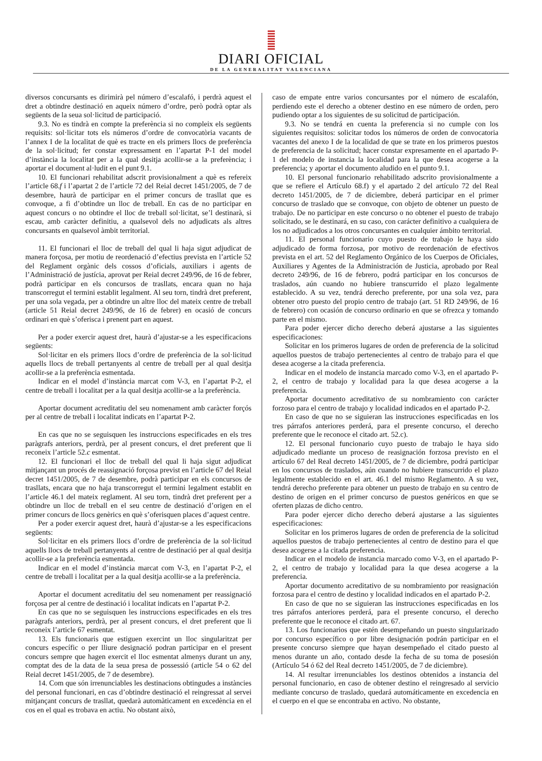DIARI OFICIAL
DE LA GENERALITAT VALENCIANA
diversos concursants es dirimirà pel número d’escalafó, i perdrà aquest el dret a obtindre destinació en aqueix número d’ordre, però podrà optar als següents de la seua sol·licitud de participació.
9.3. No es tindrà en compte la preferència si no compleix els següents requisits: sol·licitar tots els números d’ordre de convocatòria vacants de l’annex I de la localitat de què es tracte en els primers llocs de preferència de la sol·licitud; fer constar expressament en l’apartat P-1 del model d’instància la localitat per a la qual desitja acollir-se a la preferència; i aportar el document al·ludit en el punt 9.1.
10. El funcionari rehabilitat adscrit provisionalment a què es refereix l’article 68.f i l’apartat 2 de l’article 72 del Reial decret 1451/2005, de 7 de desembre, haurà de participar en el primer concurs de trasllat que es convoque, a fi d’obtindre un lloc de treball. En cas de no participar en aquest concurs o no obtindre el lloc de treball sol·licitat, se’l destinarà, si escau, amb caràcter definitiu, a qualsevol dels no adjudicats als altres concursants en qualsevol àmbit territorial.
11. El funcionari el lloc de treball del qual li haja sigut adjudicat de manera forçosa, per motiu de reordenació d’efectius prevista en l’article 52 del Reglament orgànic dels cossos d’oficials, auxiliars i agents de l’Administració de justícia, aprovat per Reial decret 249/96, de 16 de febrer, podrà participar en els concursos de trasllats, encara quan no haja transcorregut el termini establit legalment. Al seu torn, tindrà dret preferent, per una sola vegada, per a obtindre un altre lloc del mateix centre de treball (article 51 Reial decret 249/96, de 16 de febrer) en ocasió de concurs ordinari en què s’oferisca i prenent part en aquest.
Per a poder exercir aquest dret, haurà d’ajustar-se a les especificacions següents:
Sol·licitar en els primers llocs d’ordre de preferència de la sol·licitud aquells llocs de treball pertanyents al centre de treball per al qual desitja acollir-se a la preferència esmentada.
Indicar en el model d’instància marcat com V-3, en l’apartat P-2, el centre de treball i localitat per a la qual desitja acollir-se a la preferència.
Aportar document acreditatiu del seu nomenament amb caràcter forçós per al centre de treball i localitat indicats en l’apartat P-2.
En cas que no se seguisquen les instruccions especificades en els tres paràgrafs anteriors, perdrà, per al present concurs, el dret preferent que li reconeix l’article 52.c esmentat.
12. El funcionari el lloc de treball del qual li haja sigut adjudicat mitjançant un procés de reassignació forçosa previst en l’article 67 del Reial decret 1451/2005, de 7 de desembre, podrà participar en els concursos de trasllats, encara que no haja transcorregut el termini legalment establit en l’article 46.1 del mateix reglament. Al seu torn, tindrà dret preferent per a obtindre un lloc de treball en el seu centre de destinació d’origen en el primer concurs de llocs genèrics en què s’oferisquen places d’aquest centre.
Per a poder exercir aquest dret, haurà d’ajustar-se a les especificacions següents:
Sol·licitar en els primers llocs d’ordre de preferència de la sol·licitud aquells llocs de treball pertanyents al centre de destinació per al qual desitja acollir-se a la preferència esmentada.
Indicar en el model d’instància marcat com V-3, en l’apartat P-2, el centre de treball i localitat per a la qual desitja acollir-se a la preferència.
Aportar el document acreditatiu del seu nomenament per reassignació forçosa per al centre de destinació i localitat indicats en l’apartat P-2.
En cas que no se seguisquen les instruccions especificades en els tres paràgrafs anteriors, perdrà, per al present concurs, el dret preferent que li reconeix l’article 67 esmentat.
13. Els funcionaris que estiguen exercint un lloc singularitzat per concurs específic o per lliure designació podran participar en el present concurs sempre que hagen exercit el lloc esmentat almenys durant un any, comptat des de la data de la seua presa de possessió (article 54 o 62 del Reial decret 1451/2005, de 7 de desembre).
14. Com que són irrenunciables les destinacions obtingudes a instàncies del personal funcionari, en cas d’obtindre destinació el reingressat al servei mitjançant concurs de trasllat, quedarà automàticament en excedència en el cos en el qual es trobava en actiu. No obstant això,
caso de empate entre varios concursantes por el número de escalafón, perdiendo este el derecho a obtener destino en ese número de orden, pero pudiendo optar a los siguientes de su solicitud de participación.
9.3. No se tendrá en cuenta la preferencia si no cumple con los siguientes requisitos: solicitar todos los números de orden de convocatoria vacantes del anexo I de la localidad de que se trate en los primeros puestos de preferencia de la solicitud; hacer constar expresamente en el apartado P-1 del modelo de instancia la localidad para la que desea acogerse a la preferencia; y aportar el documento aludido en el punto 9.1.
10. El personal funcionario rehabilitado adscrito provisionalmente a que se refiere el Artículo 68.f) y el apartado 2 del artículo 72 del Real decreto 1451/2005, de 7 de diciembre, deberá participar en el primer concurso de traslado que se convoque, con objeto de obtener un puesto de trabajo. De no participar en este concurso o no obtener el puesto de trabajo solicitado, se le destinará, en su caso, con carácter definitivo a cualquiera de los no adjudicados a los otros concursantes en cualquier ámbito territorial.
11. El personal funcionario cuyo puesto de trabajo le haya sido adjudicado de forma forzosa, por motivo de reordenación de efectivos prevista en el art. 52 del Reglamento Orgánico de los Cuerpos de Oficiales, Auxiliares y Agentes de la Administración de Justicia, aprobado por Real decreto 249/96, de 16 de febrero, podrá participar en los concursos de traslados, aún cuando no hubiere transcurrido el plazo legalmente establecido. A su vez, tendrá derecho preferente, por una sola vez, para obtener otro puesto del propio centro de trabajo (art. 51 RD 249/96, de 16 de febrero) con ocasión de concurso ordinario en que se ofrezca y tomando parte en el mismo.
Para poder ejercer dicho derecho deberá ajustarse a las siguientes especificaciones:
Solicitar en los primeros lugares de orden de preferencia de la solicitud aquellos puestos de trabajo pertenecientes al centro de trabajo para el que desea acogerse a la citada preferencia.
Indicar en el modelo de instancia marcado como V-3, en el apartado P-2, el centro de trabajo y localidad para la que desea acogerse a la preferencia.
Aportar documento acreditativo de su nombramiento con carácter forzoso para el centro de trabajo y localidad indicados en el apartado P-2.
En caso de que no se siguieran las instrucciones especificadas en los tres párrafos anteriores perderá, para el presente concurso, el derecho preferente que le reconoce el citado art. 52.c).
12. El personal funcionario cuyo puesto de trabajo le haya sido adjudicado mediante un proceso de reasignación forzosa previsto en el artículo 67 del Real decreto 1451/2005, de 7 de diciembre, podrá participar en los concursos de traslados, aún cuando no hubiere transcurrido el plazo legalmente establecido en el art. 46.1 del mismo Reglamento. A su vez, tendrá derecho preferente para obtener un puesto de trabajo en su centro de destino de origen en el primer concurso de puestos genéricos en que se oferten plazas de dicho centro.
Para poder ejercer dicho derecho deberá ajustarse a las siguientes especificaciones:
Solicitar en los primeros lugares de orden de preferencia de la solicitud aquellos puestos de trabajo pertenecientes al centro de destino para el que desea acogerse a la citada preferencia.
Indicar en el modelo de instancia marcado como V-3, en el apartado P-2, el centro de trabajo y localidad para la que desea acogerse a la preferencia.
Aportar documento acreditativo de su nombramiento por reasignación forzosa para el centro de destino y localidad indicados en el apartado P-2.
En caso de que no se siguieran las instrucciones especificadas en los tres párrafos anteriores perderá, para el presente concurso, el derecho preferente que le reconoce el citado art. 67.
13. Los funcionarios que estén desempeñando un puesto singularizado por concurso específico o por libre designación podrán participar en el presente concurso siempre que hayan desempeñado el citado puesto al menos durante un año, contado desde la fecha de su toma de posesión (Artículo 54 ó 62 del Real decreto 1451/2005, de 7 de diciembre).
14. Al resultar irrenunciables los destinos obtenidos a instancia del personal funcionario, en caso de obtener destino el reingresado al servicio mediante concurso de traslado, quedará automáticamente en excedencia en el cuerpo en el que se encontraba en activo. No obstante,